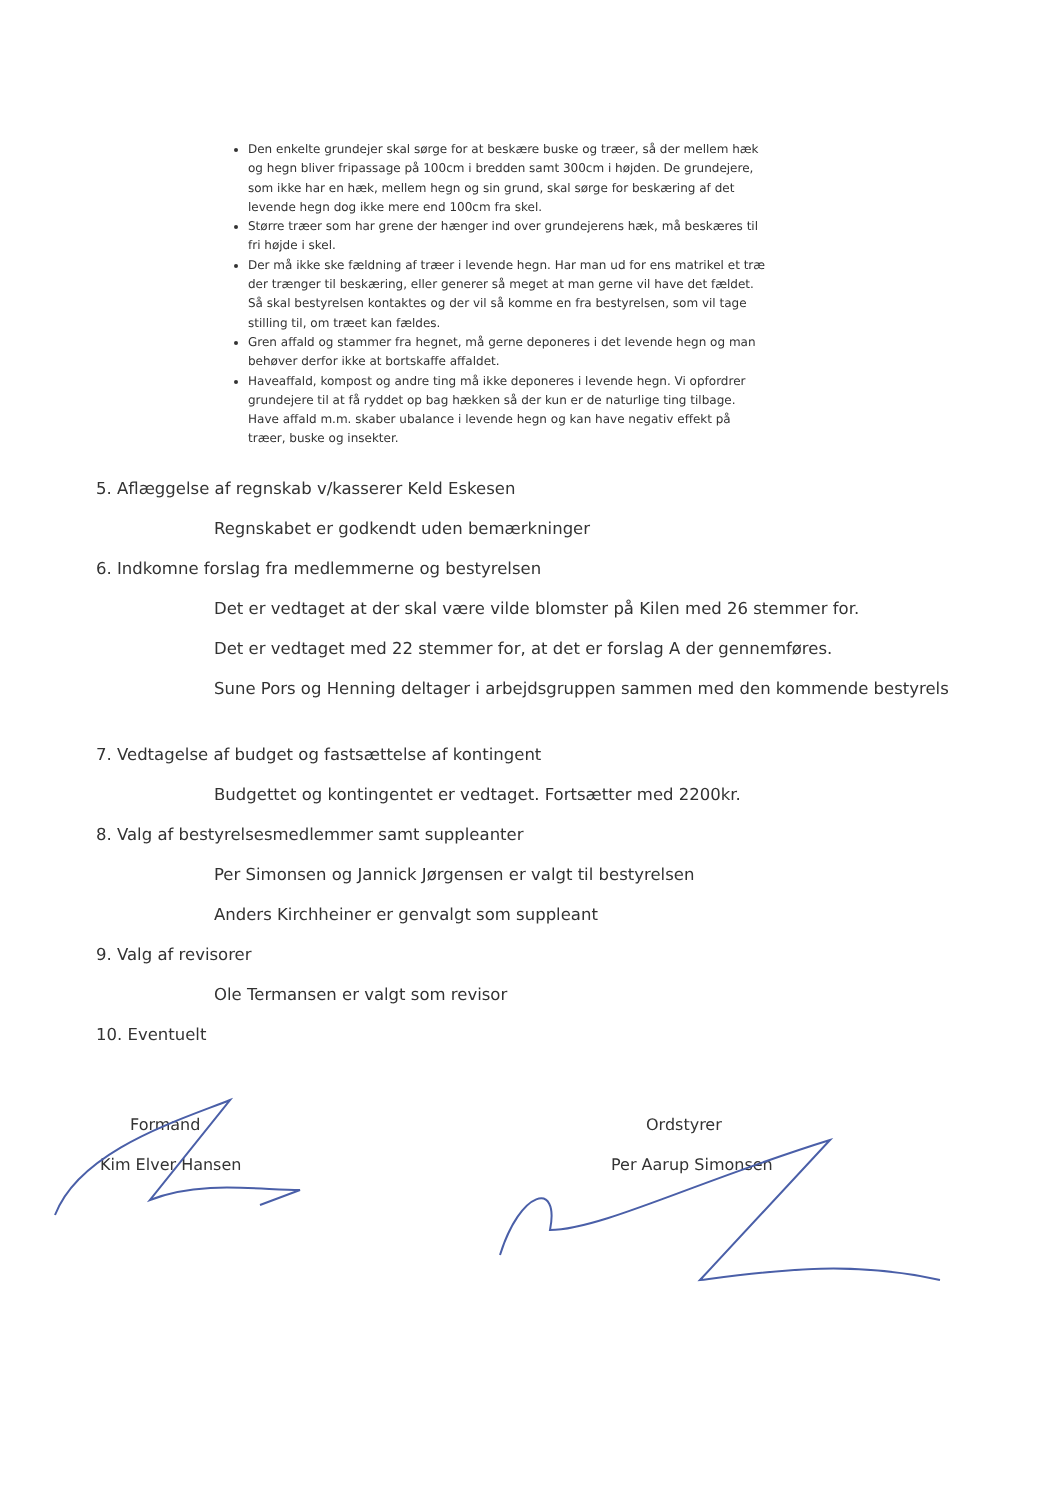Den enkelte grundejer skal sørge for at beskære buske og træer, så der mellem hæk og hegn bliver fripassage på 100cm i bredden samt 300cm i højden. De grundejere, som ikke har en hæk, mellem hegn og sin grund, skal sørge for beskæring af det levende hegn dog ikke mere end 100cm fra skel.
Større træer som har grene der hænger ind over grundejerens hæk, må beskæres til fri højde i skel.
Der må ikke ske fældning af træer i levende hegn. Har man ud for ens matrikel et træ der trænger til beskæring, eller generer så meget at man gerne vil have det fældet. Så skal bestyrelsen kontaktes og der vil så komme en fra bestyrelsen, som vil tage stilling til, om træet kan fældes.
Gren affald og stammer fra hegnet, må gerne deponeres i det levende hegn og man behøver derfor ikke at bortskaffe affaldet.
Haveaffald, kompost og andre ting må ikke deponeres i levende hegn. Vi opfordrer grundejere til at få ryddet op bag hækken så der kun er de naturlige ting tilbage. Have affald m.m. skaber ubalance i levende hegn og kan have negativ effekt på træer, buske og insekter.
5. Aflæggelse af regnskab v/kasserer Keld Eskesen
Regnskabet er godkendt uden bemærkninger
6. Indkomne forslag fra medlemmerne og bestyrelsen
Det er vedtaget at der skal være vilde blomster på Kilen med 26 stemmer for.
Det er vedtaget med 22 stemmer for, at det er forslag A der gennemføres.
Sune Pors og Henning deltager i arbejdsgruppen sammen med den kommende bestyrels
7. Vedtagelse af budget og fastsættelse af kontingent
Budgettet og kontingentet er vedtaget. Fortsætter med 2200kr.
8. Valg af bestyrelsesmedlemmer samt suppleanter
Per Simonsen og Jannick Jørgensen er valgt til bestyrelsen
Anders Kirchheiner er genvalgt som suppleant
9. Valg af revisorer
Ole Termansen er valgt som revisor
10. Eventuelt
Formand
Kim Elver Hansen
Ordstyrer
Per Aarup Simonsen